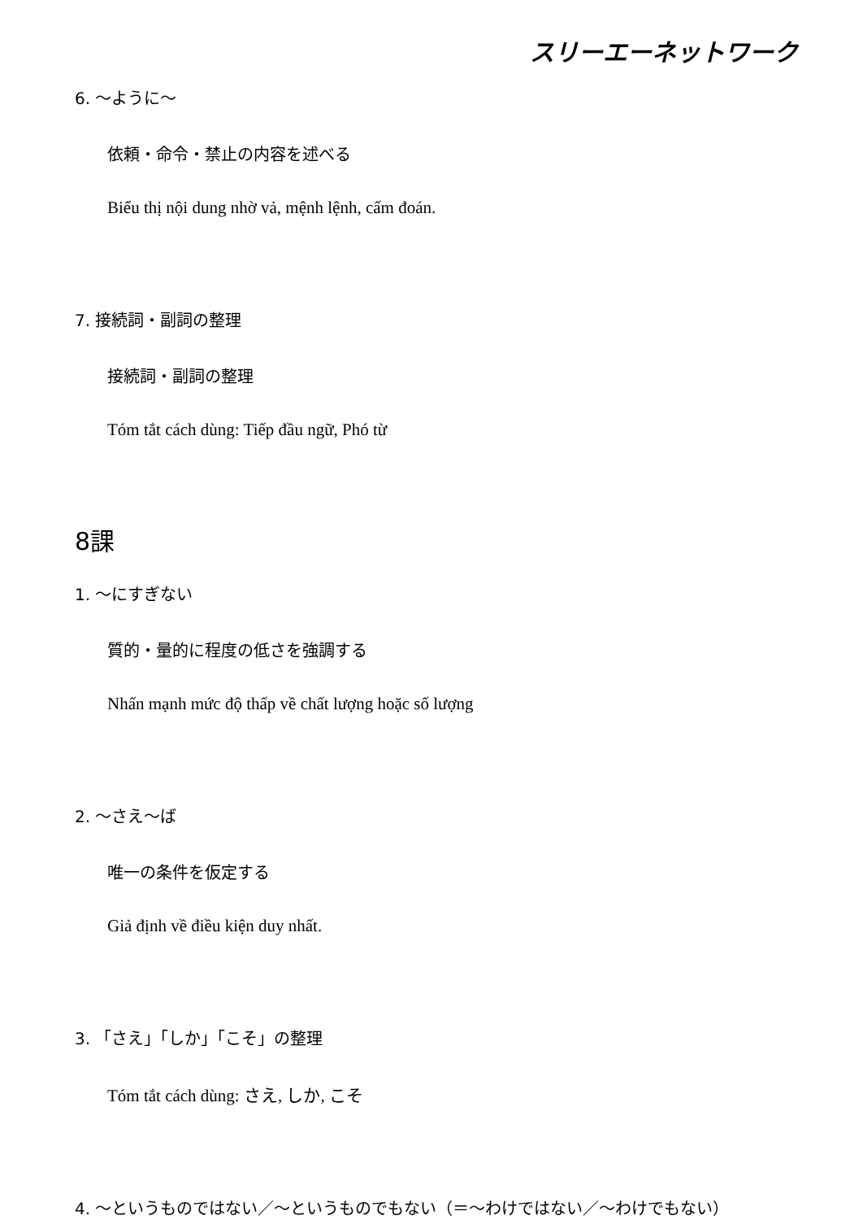スリーエーネットワーク
6. ～ように～
依頼・命令・禁止の内容を述べる
Biểu thị nội dung nhờ vả, mệnh lệnh, cấm đoán.
7. 接続詞・副詞の整理
接続詞・副詞の整理
Tóm tắt cách dùng: Tiếp đầu ngữ, Phó từ
8課
1. ～にすぎない
質的・量的に程度の低さを強調する
Nhấn mạnh mức độ thấp về chất lượng hoặc số lượng
2. ～さえ～ば
唯一の条件を仮定する
Giả định về điều kiện duy nhất.
3. 「さえ」「しか」「こそ」の整理
Tóm tắt cách dùng: さえ, しか, こそ
4. ～というものではない／～というものでもない（＝～わけではない／～わけでもない）